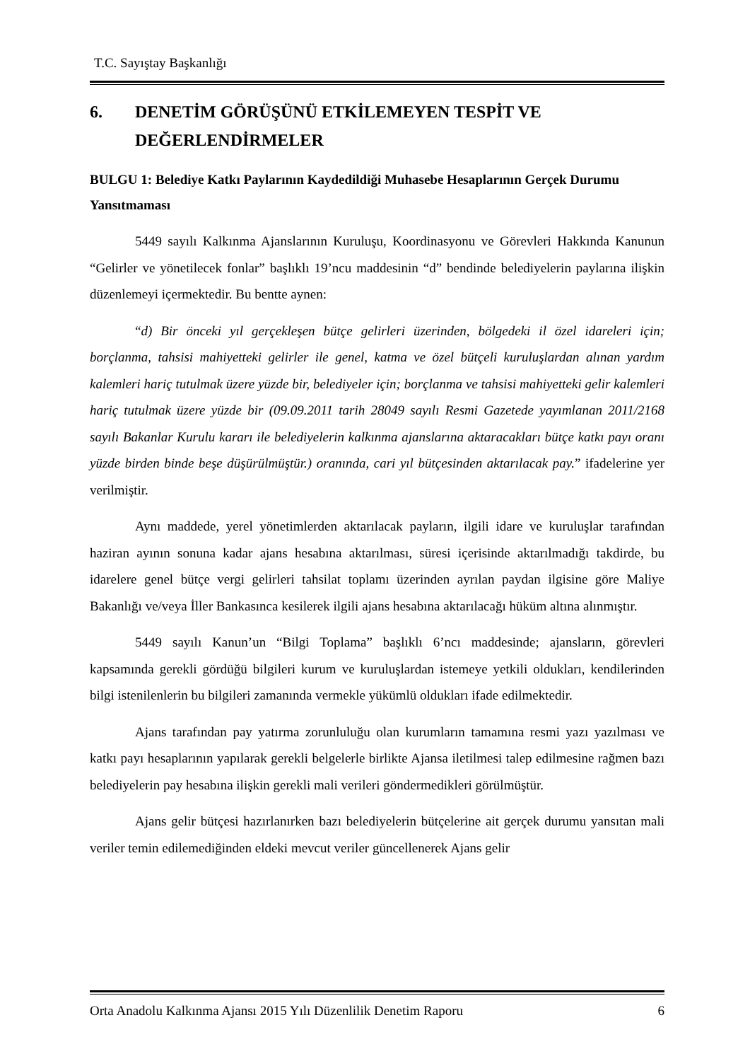T.C. Sayıştay Başkanlığı
6. DENETİM GÖRÜŞÜNÜ ETKİLEMEYEN TESPİT VE DEĞERLENDİRMELER
BULGU 1: Belediye Katkı Paylarının Kaydedildiği Muhasebe Hesaplarının Gerçek Durumu Yansıtmaması
5449 sayılı Kalkınma Ajanslarının Kuruluşu, Koordinasyonu ve Görevleri Hakkında Kanunun “Gelirler ve yönetilecek fonlar” başlıklı 19’ncu maddesinin “d” bendinde belediyelerin paylarına ilişkin düzenlemeyi içermektedir. Bu bentte aynen:
“d) Bir önceki yıl gerçekleşen bütçe gelirleri üzerinden, bölgedeki il özel idareleri için; borçlanma, tahsisi mahiyetteki gelirler ile genel, katma ve özel bütçeli kuruluşlardan alınan yardım kalemleri hariç tutulmak üzere yüzde bir, belediyeler için; borçlanma ve tahsisi mahiyetteki gelir kalemleri hariç tutulmak üzere yüzde bir (09.09.2011 tarih 28049 sayılı Resmi Gazetede yayımlanan 2011/2168 sayılı Bakanlar Kurulu kararı ile belediyelerin kalkınma ajanslarına aktaracakları bütçe katkı payı oranı yüzde birden binde beşe düşürülmüştür.) oranında, cari yıl bütçesinden aktarılacak pay.” ifadelerine yer verilmiştir.
Aynı maddede, yerel yönetimlerden aktarılacak payların, ilgili idare ve kuruluşlar tarafından haziran ayının sonuna kadar ajans hesabına aktarılması, süresi içerisinde aktarılmadığı takdirde, bu idarelere genel bütçe vergi gelirleri tahsilat toplamı üzerinden ayrılan paydan ilgisine göre Maliye Bakanlığı ve/veya İller Bankasınca kesilerek ilgili ajans hesabına aktarılacağı hüküm altına alınmıştır.
5449 sayılı Kanun’un “Bilgi Toplama” başlıklı 6’ncı maddesinde; ajansların, görevleri kapsamında gerekli gördüğü bilgileri kurum ve kuruluşlardan istemeye yetkili oldukları, kendilerinden bilgi istenilenlerin bu bilgileri zamanında vermekle yükümlü oldukları ifade edilmektedir.
Ajans tarafından pay yatırma zorunluluğu olan kurumların tamamına resmi yazı yazılması ve katkı payı hesaplarının yapılarak gerekli belgelerle birlikte Ajansa iletilmesi talep edilmesine rağmen bazı belediyelerin pay hesabına ilişkin gerekli mali verileri göndermedikleri görülmüştür.
Ajans gelir bütçesi hazırlanırken bazı belediyelerin bütçelerine ait gerçek durumu yansıtan mali veriler temin edilemediğinden eldeki mevcut veriler güncellenerek Ajans gelir
Orta Anadolu Kalkınma Ajansı 2015 Yılı Düzenlilik Denetim Raporu 6